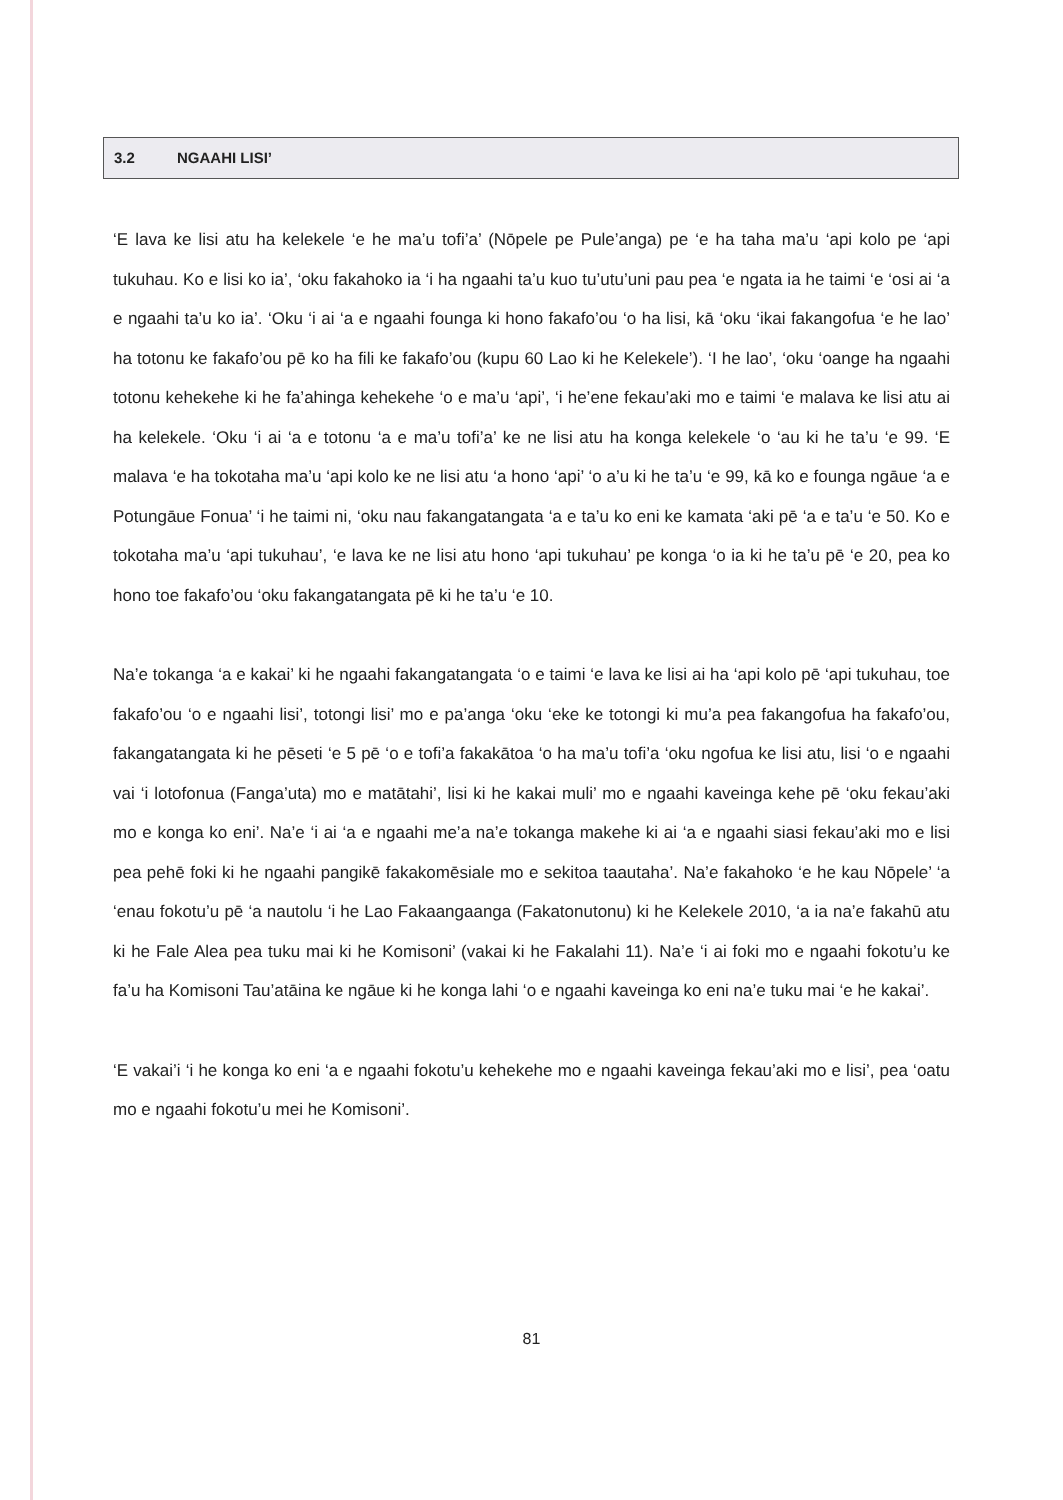3.2 NGAAHI LISI’
‘E lava ke lisi atu ha kelekele ‘e he ma’u tofi’a’ (Nōpele pe Pule’anga) pe ‘e ha taha ma’u ‘api kolo pe ‘api tukuhau. Ko e lisi ko ia’, ‘oku fakahoko ia ‘i ha ngaahi ta’u kuo tu’utu’uni pau pea ‘e ngata ia he taimi ‘e ‘osi ai ‘a e ngaahi ta’u ko ia’. ‘Oku ‘i ai ‘a e ngaahi founga ki hono fakafo’ou ‘o ha lisi, kā ‘oku ‘ikai fakangofua ‘e he lao’ ha totonu ke fakafo’ou pē ko ha fili ke fakafo’ou (kupu 60 Lao ki he Kelekele’). ‘I he lao’, ‘oku ‘oange ha ngaahi totonu kehekehe ki he fa’ahinga kehekehe ‘o e ma’u ‘api’, ‘i he’ene fekau’aki mo e taimi ‘e malava ke lisi atu ai ha kelekele. ‘Oku ‘i ai ‘a e totonu ‘a e ma’u tofi’a’ ke ne lisi atu ha konga kelekele ‘o ‘au ki he ta’u ‘e 99. ‘E malava ‘e ha tokotaha ma’u ‘api kolo ke ne lisi atu ‘a hono ‘api’ ‘o a’u ki he ta’u ‘e 99, kā ko e founga ngāue ‘a e Potungāue Fonua’ ‘i he taimi ni, ‘oku nau fakangatangata ‘a e ta’u ko eni ke kamata ‘aki pē ‘a e ta’u ‘e 50. Ko e tokotaha ma’u ‘api tukuhau’, ‘e lava ke ne lisi atu hono ‘api tukuhau’ pe konga ‘o ia ki he ta’u pē ‘e 20, pea ko hono toe fakafo’ou ‘oku fakangatangata pē ki he ta’u ‘e 10.
Na’e tokanga ‘a e kakai’ ki he ngaahi fakangatangata ‘o e taimi ‘e lava ke lisi ai ha ‘api kolo pē ‘api tukuhau, toe fakafo’ou ‘o e ngaahi lisi’, totongi lisi’ mo e pa’anga ‘oku ‘eke ke totongi ki mu’a pea fakangofua ha fakafo’ou, fakangatangata ki he pēseti ‘e 5 pē ‘o e tofi’a fakakātoa ‘o ha ma’u tofi’a ‘oku ngofua ke lisi atu, lisi ‘o e ngaahi vai ‘i lotofonua (Fanga’uta) mo e matātahi’, lisi ki he kakai muli’ mo e ngaahi kaveinga kehe pē ‘oku fekau’aki mo e konga ko eni’. Na’e ‘i ai ‘a e ngaahi me’a na’e tokanga makehe ki ai ‘a e ngaahi siasi fekau’aki mo e lisi pea pehē foki ki he ngaahi pangikē fakakomēsiale mo e sekitoa taautaha’. Na’e fakahoko ‘e he kau Nōpele’ ‘a ‘enau fokotu’u pē ‘a nautolu ‘i he Lao Fakaangaanga (Fakatonutonu) ki he Kelekele 2010, ‘a ia na’e fakahū atu ki he Fale Alea pea tuku mai ki he Komisoni’ (vakai ki he Fakalahi 11). Na’e ‘i ai foki mo e ngaahi fokotu’u ke fa’u ha Komisoni Tau’atāina ke ngāue ki he konga lahi ‘o e ngaahi kaveinga ko eni na’e tuku mai ‘e he kakai’.
‘E vakai’i ‘i he konga ko eni ‘a e ngaahi fokotu’u kehekehe mo e ngaahi kaveinga fekau’aki mo e lisi’, pea ‘oatu mo e ngaahi fokotu’u mei he Komisoni’.
81